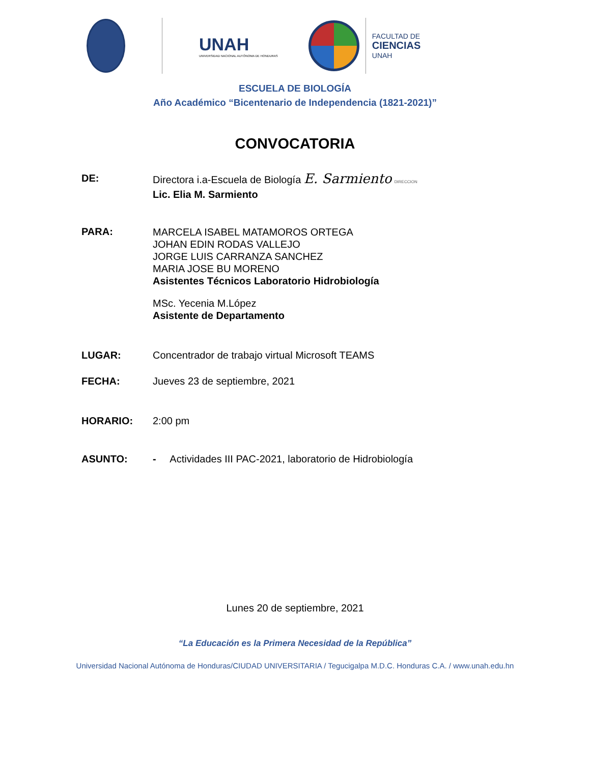UNAH
UNIVERSIDAD NACIONAL AUTÓNOMA DE HONDURAS
FACULTAD DE
CIENCIAS
UNAH
ESCUELA DE BIOLOGÍA
Año Académico “Bicentenario de Independencia (1821-2021)”
CONVOCATORIA
DE:
Directora i.a-Escuela de Biología E. Sarmiento DIRECCION
Lic. Elia M. Sarmiento
PARA:
MARCELA ISABEL MATAMOROS ORTEGA
JOHAN EDIN RODAS VALLEJO
JORGE LUIS CARRANZA SANCHEZ
MARIA JOSE BU MORENO
Asistentes Técnicos Laboratorio Hidrobiología
MSc. Yecenia M.López
Asistente de Departamento
LUGAR: Concentrador de trabajo virtual Microsoft TEAMS
FECHA: Jueves 23 de septiembre, 2021
HORARIO: 2:00 pm
ASUNTO: - Actividades III PAC-2021, laboratorio de Hidrobiología
Lunes 20 de septiembre, 2021
“La Educación es la Primera Necesidad de la República”
Universidad Nacional Autónoma de Honduras/CIUDAD UNIVERSITARIA / Tegucigalpa M.D.C. Honduras C.A. / www.unah.edu.hn